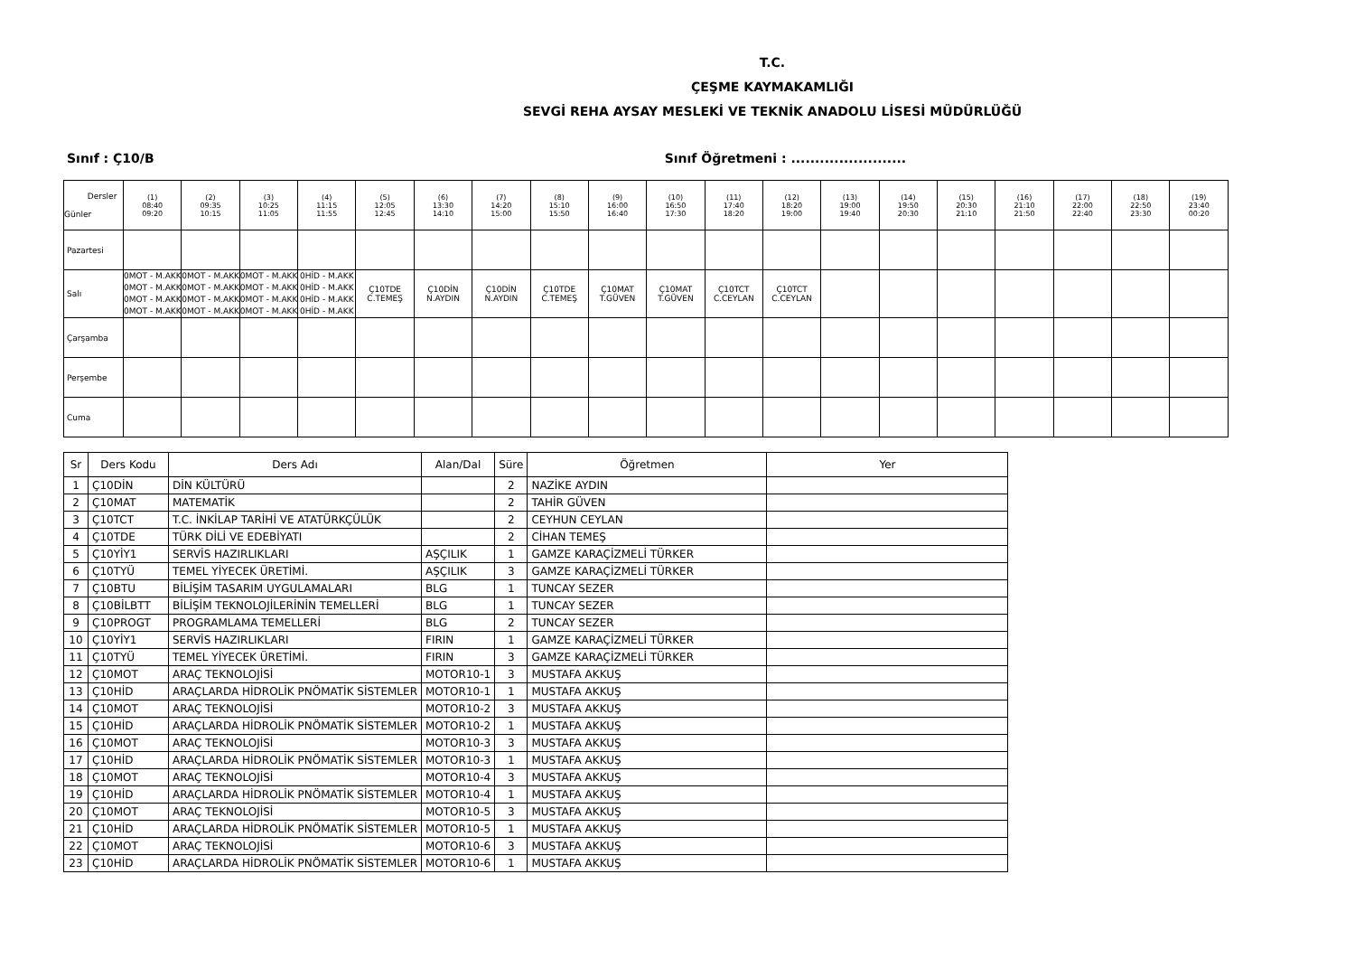T.C.
ÇEŞME KAYMAKAMLIĞI
SEVGİ REHA AYSAY MESLEKİ VE TEKNİK ANADOLU LİSESİ MÜDÜRLÜĞÜ
Sınıf : Ç10/B Sınıf Öğretmeni : ........................
| Dersler Günler | (1) 08:40 09:20 | (2) 09:35 10:15 | (3) 10:25 11:05 | (4) 11:15 11:55 | (5) 12:05 12:45 | (6) 13:30 14:10 | (7) 14:20 15:00 | (8) 15:10 15:50 | (9) 16:00 16:40 | (10) 16:50 17:30 | (11) 17:40 18:20 | (12) 18:20 19:00 | (13) 19:00 19:40 | (14) 19:50 20:30 | (15) 20:30 21:10 | (16) 21:10 21:50 | (17) 22:00 22:40 | (18) 22:50 23:30 | (19) 23:40 00:20 |
| --- | --- | --- | --- | --- | --- | --- | --- | --- | --- | --- | --- | --- | --- | --- | --- | --- | --- | --- | --- |
| Pazartesi | | | | | | | | | | | | | | | | | | | |
| Salı | 0MOT - M.AKK 0MOT - M.AKK 0MOT - M.AKK 0MOT - M.AKK | 0MOT - M.AKK 0MOT - M.AKK 0MOT - M.AKK 0MOT - M.AKK | 0MOT - M.AKK 0MOT - M.AKK 0MOT - M.AKK 0MOT - M.AKK | 0HİD - M.AKK 0HİD - M.AKK 0HİD - M.AKK 0HİD - M.AKK | Ç10TDE C.TEMEŞ | Ç10DİN N.AYDIN | Ç10DİN N.AYDIN | Ç10TDE C.TEMEŞ | Ç10MAT T.GÜVEN | Ç10MAT T.GÜVEN | Ç10TCT C.CEYLAN | Ç10TCT C.CEYLAN | | | | | | | |
| Çarşamba | | | | | | | | | | | | | | | | | | | |
| Perşembe | | | | | | | | | | | | | | | | | | | |
| Cuma | | | | | | | | | | | | | | | | | | | |
| Sr | Ders Kodu | Ders Adı | Alan/Dal | Süre | Öğretmen | Yer |
| --- | --- | --- | --- | --- | --- | --- |
| 1 | Ç10DİN | DİN KÜLTÜRÜ | | 2 | NAZİKE AYDIN | |
| 2 | Ç10MAT | MATEMATİK | | 2 | TAHİR GÜVEN | |
| 3 | Ç10TCT | T.C. İNKİLAP TARİHİ VE ATATÜRKÇÜLÜK | | 2 | CEYHUN CEYLAN | |
| 4 | Ç10TDE | TÜRK DİLİ VE EDEBİYATI | | 2 | CİHAN TEMEŞ | |
| 5 | Ç10YİY1 | SERVİS HAZIRLIKLARI | AŞÇILIK | 1 | GAMZE KARAÇİZMELİ TÜRKER | |
| 6 | Ç10TYÜ | TEMEL YİYECEK ÜRETİMİ. | AŞÇILIK | 3 | GAMZE KARAÇİZMELİ TÜRKER | |
| 7 | Ç10BTU | BİLİŞİM TASARIM UYGULAMALARI | BLG | 1 | TUNCAY SEZER | |
| 8 | Ç10BİLBTT | BİLİŞİM TEKNOLOJİLERİNİN TEMELLERİ | BLG | 1 | TUNCAY SEZER | |
| 9 | Ç10PROGT | PROGRAMLAMA TEMELLERİ | BLG | 2 | TUNCAY SEZER | |
| 10 | Ç10YİY1 | SERVİS HAZIRLIKLARI | FIRIN | 1 | GAMZE KARAÇİZMELİ TÜRKER | |
| 11 | Ç10TYÜ | TEMEL YİYECEK ÜRETİMİ. | FIRIN | 3 | GAMZE KARAÇİZMELİ TÜRKER | |
| 12 | Ç10MOT | ARAÇ TEKNOLOJİSİ | MOTOR10-1 | 3 | MUSTAFA AKKUŞ | |
| 13 | Ç10HİD | ARAÇLARDA HİDROLİK PNÖMATİK SİSTEMLER | MOTOR10-1 | 1 | MUSTAFA AKKUŞ | |
| 14 | Ç10MOT | ARAÇ TEKNOLOJİSİ | MOTOR10-2 | 3 | MUSTAFA AKKUŞ | |
| 15 | Ç10HİD | ARAÇLARDA HİDROLİK PNÖMATİK SİSTEMLER | MOTOR10-2 | 1 | MUSTAFA AKKUŞ | |
| 16 | Ç10MOT | ARAÇ TEKNOLOJİSİ | MOTOR10-3 | 3 | MUSTAFA AKKUŞ | |
| 17 | Ç10HİD | ARAÇLARDA HİDROLİK PNÖMATİK SİSTEMLER | MOTOR10-3 | 1 | MUSTAFA AKKUŞ | |
| 18 | Ç10MOT | ARAÇ TEKNOLOJİSİ | MOTOR10-4 | 3 | MUSTAFA AKKUŞ | |
| 19 | Ç10HİD | ARAÇLARDA HİDROLİK PNÖMATİK SİSTEMLER | MOTOR10-4 | 1 | MUSTAFA AKKUŞ | |
| 20 | Ç10MOT | ARAÇ TEKNOLOJİSİ | MOTOR10-5 | 3 | MUSTAFA AKKUŞ | |
| 21 | Ç10HİD | ARAÇLARDA HİDROLİK PNÖMATİK SİSTEMLER | MOTOR10-5 | 1 | MUSTAFA AKKUŞ | |
| 22 | Ç10MOT | ARAÇ TEKNOLOJİSİ | MOTOR10-6 | 3 | MUSTAFA AKKUŞ | |
| 23 | Ç10HİD | ARAÇLARDA HİDROLİK PNÖMATİK SİSTEMLER | MOTOR10-6 | 1 | MUSTAFA AKKUŞ | |